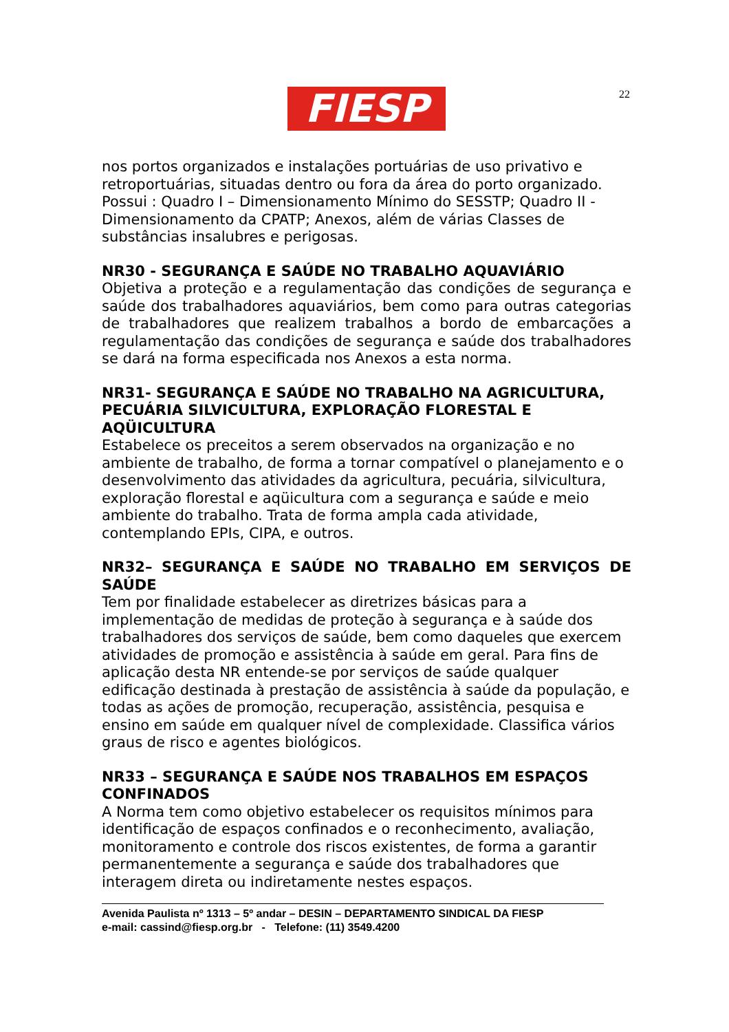FIESP 22
nos portos organizados e instalações portuárias de uso privativo e retroportuárias, situadas dentro ou fora da área do porto organizado. Possui : Quadro I – Dimensionamento Mínimo do SESSTP; Quadro II - Dimensionamento da CPATP; Anexos, além de várias Classes de substâncias insalubres e perigosas.
NR30 - SEGURANÇA E SAÚDE NO TRABALHO AQUAVIÁRIO
Objetiva a proteção e a regulamentação das condições de segurança e saúde dos trabalhadores aquaviários, bem como para outras categorias de trabalhadores que realizem trabalhos a bordo de embarcações a regulamentação das condições de segurança e saúde dos trabalhadores se dará na forma especificada nos Anexos a esta norma.
NR31- SEGURANÇA E SAÚDE NO TRABALHO NA AGRICULTURA, PECUÁRIA SILVICULTURA, EXPLORAÇÃO FLORESTAL E AQÜICULTURA
Estabelece os preceitos a serem observados na organização e no ambiente de trabalho, de forma a tornar compatível o planejamento e o desenvolvimento das atividades da agricultura, pecuária, silvicultura, exploração florestal e aqüicultura com a segurança e saúde e meio ambiente do trabalho. Trata de forma ampla cada atividade, contemplando EPIs, CIPA, e outros.
NR32– SEGURANÇA E SAÚDE NO TRABALHO EM SERVIÇOS DE SAÚDE
Tem por finalidade estabelecer as diretrizes básicas para a implementação de medidas de proteção à segurança e à saúde dos trabalhadores dos serviços de saúde, bem como daqueles que exercem atividades de promoção e assistência à saúde em geral. Para fins de aplicação desta NR entende-se por serviços de saúde qualquer edificação destinada à prestação de assistência à saúde da população, e todas as ações de promoção, recuperação, assistência, pesquisa e ensino em saúde em qualquer nível de complexidade. Classifica vários graus de risco e agentes biológicos.
NR33 – SEGURANÇA E SAÚDE NOS TRABALHOS EM ESPAÇOS CONFINADOS
A Norma tem como objetivo estabelecer os requisitos mínimos para identificação de espaços confinados e o reconhecimento, avaliação, monitoramento e controle dos riscos existentes, de forma a garantir permanentemente a segurança e saúde dos trabalhadores que interagem direta ou indiretamente nestes espaços.
Avenida Paulista nº 1313 – 5º andar – DESIN – DEPARTAMENTO SINDICAL DA FIESP
e-mail: cassind@fiesp.org.br - Telefone: (11) 3549.4200